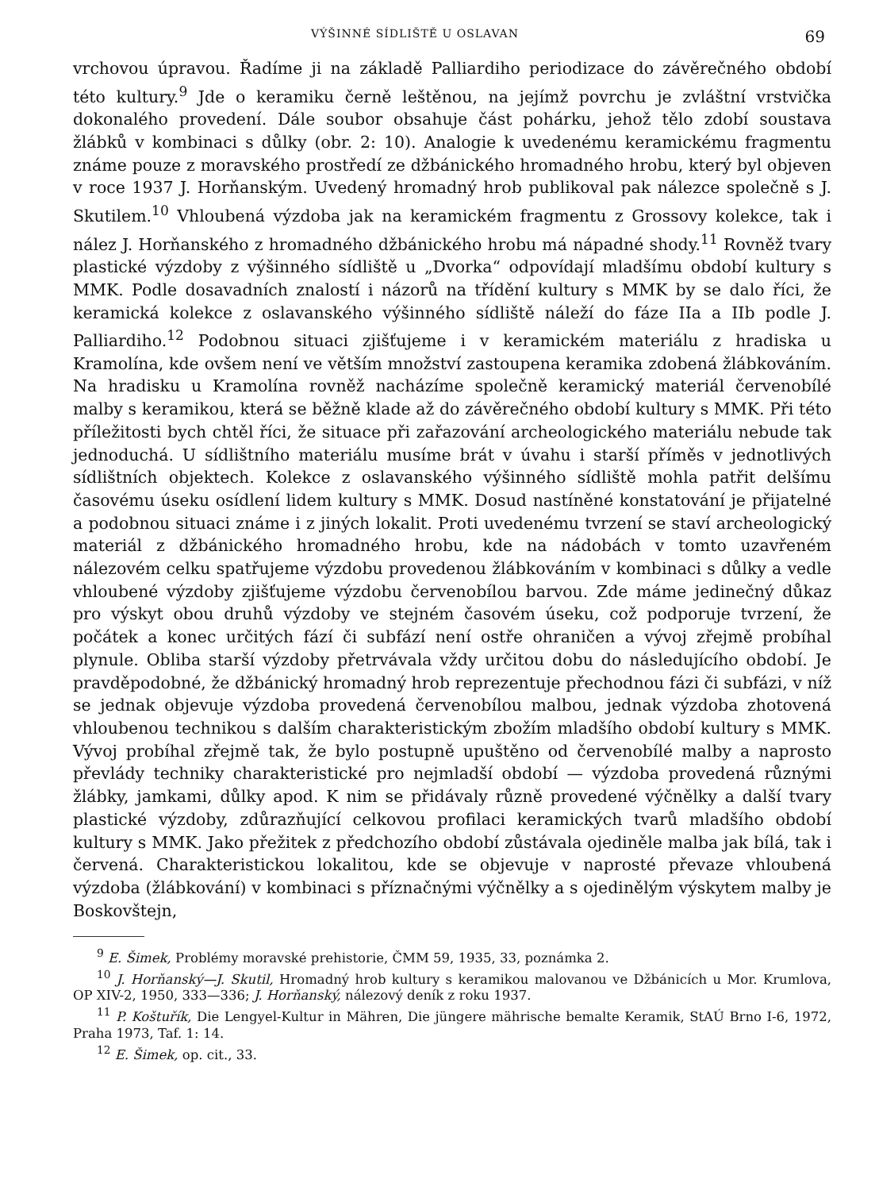VÝŠINNÉ SÍDLIŠTĚ U OSLAVAN 69
vrchovou úpravou. Řadíme ji na základě Palliardiho periodizace do závěrečného období této kultury.<sup>9</sup> Jde o keramiku černě leštěnou, na jejímž povrchu je zvláštní vrstvička dokonalého provedení. Dále soubor obsahuje část pohárku, jehož tělo zdobí soustava žlábků v kombinaci s důlky (obr. 2: 10). Analogie k uvedenému keramickému fragmentu známe pouze z moravského prostředí ze džbánického hromadného hrobu, který byl objeven v roce 1937 J. Horňanským. Uvedený hromadný hrob publikoval pak nálezce společně s J. Skutilem.<sup>10</sup> Vhloubená výzdoba jak na keramickém fragmentu z Grossovy kolekce, tak i nález J. Horňanského z hromadného džbánického hrobu má nápadné shody.<sup>11</sup> Rovněž tvary plastické výzdoby z výšinného sídliště u „Dvorka“ odpovídají mladšímu období kultury s MMK. Podle dosavadních znalostí i názorů na třídění kultury s MMK by se dalo říci, že keramická kolekce z oslavanského výšinného sídliště náleží do fáze IIa a IIb podle J. Palliardiho.<sup>12</sup> Podobnou situaci zjišťujeme i v keramickém materiálu z hradiska u Kramolína, kde ovšem není ve větším množství zastoupena keramika zdobená žlábkováním. Na hradisku u Kramolína rovněž nacházíme společně keramický materiál červenobílé malby s keramikou, která se běžně klade až do závěrečného období kultury s MMK. Při této příležitosti bych chtěl říci, že situace při zařazování archeologického materiálu nebude tak jednoduchá. U sídlištního materiálu musíme brát v úvahu i starší příměs v jednotlivých sídlištních objektech. Kolekce z oslavanského výšinného sídliště mohla patřit delšímu časovému úseku osídlení lidem kultury s MMK. Dosud nastíněné konstatování je přijatelné a podobnou situaci známe i z jiných lokalit. Proti uvedenému tvrzení se staví archeologický materiál z džbánického hromadného hrobu, kde na nádobách v tomto uzavřeném nálezovém celku spatřujeme výzdobu provedenou žlábkováním v kombinaci s důlky a vedle vhloubené výzdoby zjišťujeme výzdobu červenobílou barvou. Zde máme jedinečný důkaz pro výskyt obou druhů výzdoby ve stejném časovém úseku, což podporuje tvrzení, že počátek a konec určitých fází či subfází není ostře ohraničen a vývoj zřejmě probíhal plynule. Obliba starší výzdoby přetrvávala vždy určitou dobu do následujícího období. Je pravděpodobné, že džbánický hromadný hrob reprezentuje přechodnou fázi či subfázi, v níž se jednak objevuje výzdoba provedená červenobílou malbou, jednak výzdoba zhotovená vhloubenou technikou s dalším charakteristickým zbožím mladšího období kultury s MMK. Vývoj probíhal zřejmě tak, že bylo postupně upuštěno od červenobílé malby a naprosto převlády techniky charakteristické pro nejmladší období — výzdoba provedená různými žlábky, jamkami, důlky apod. K nim se přidávaly různě provedené výčnělky a další tvary plastické výzdoby, zdůrazňující celkovou profilaci keramických tvarů mladšího období kultury s MMK. Jako přežitek z předchozího období zůstávala ojediněle malba jak bílá, tak i červená. Charakteristickou lokalitou, kde se objevuje v naprosté převaze vhloubená výzdoba (žlábkování) v kombinaci s příznačnými výčnělky a s ojedinělým výskytem malby je Boskovštejn,
<sup>9</sup> E. Šimek, Problémy moravské prehistorie, ČMM 59, 1935, 33, poznámka 2.
<sup>10</sup> J. Horňanský—J. Skutil, Hromadný hrob kultury s keramikou malovanou ve Džbánicích u Mor. Krumlova, OP XIV-2, 1950, 333—336; J. Horňanský, nálezový deník z roku 1937.
<sup>11</sup> P. Koštuřík, Die Lengyel-Kultur in Mähren, Die jüngere mährische bemalte Keramik, StAÚ Brno I-6, 1972, Praha 1973, Taf. 1: 14.
<sup>12</sup> E. Šimek, op. cit., 33.